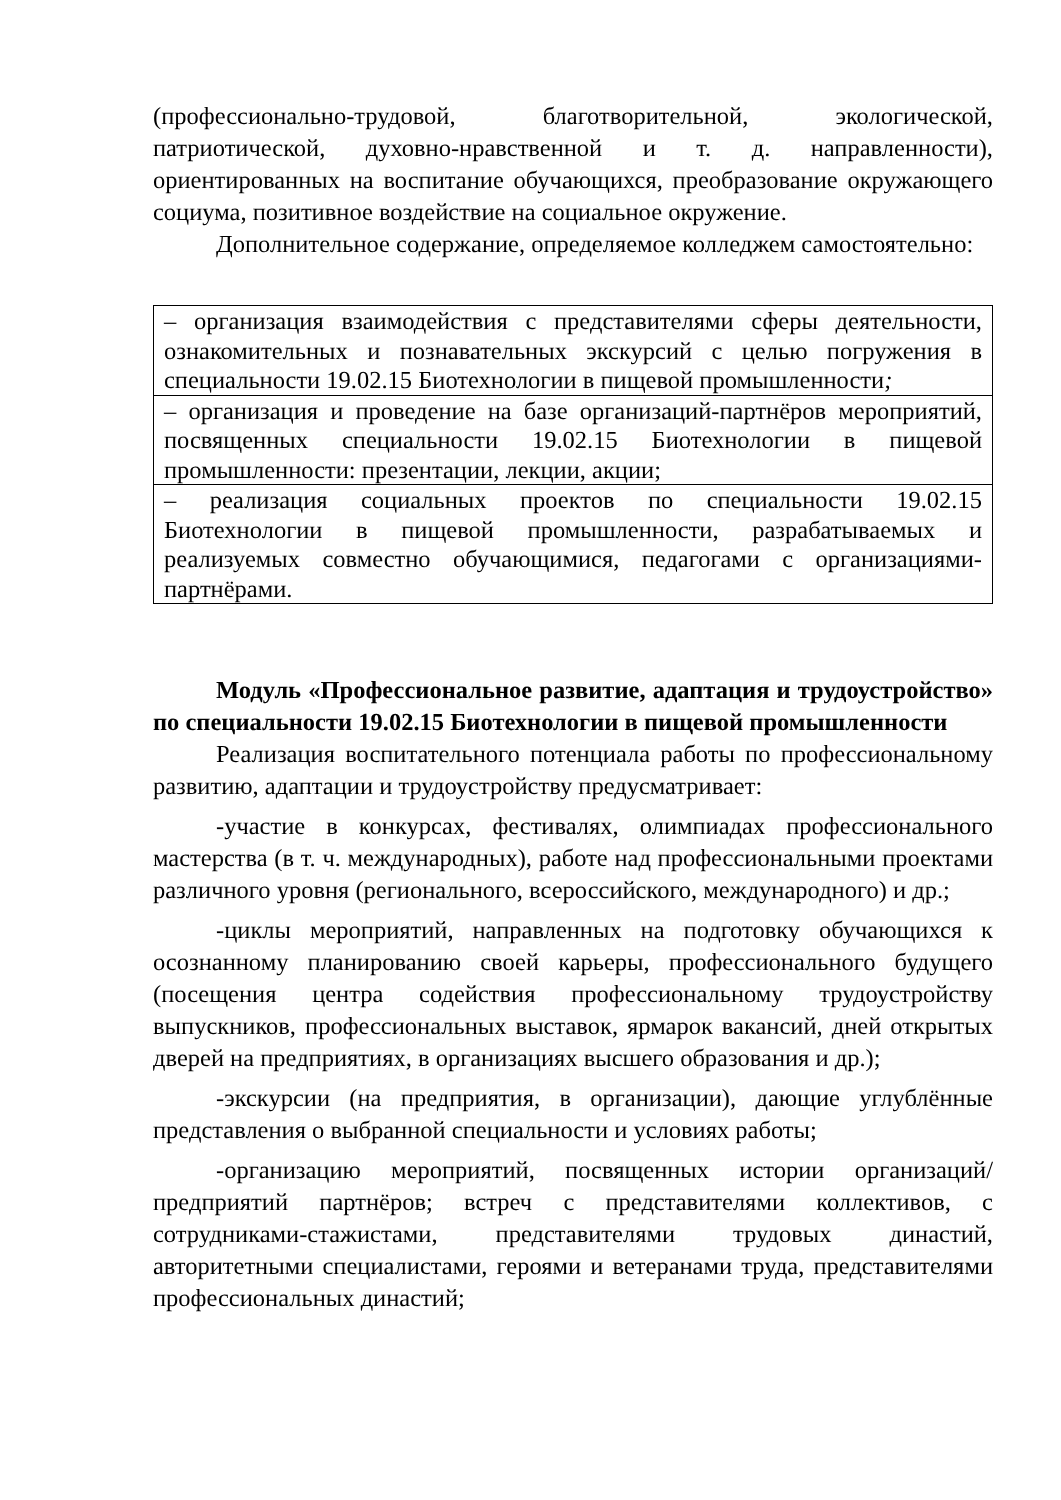(профессионально-трудовой, благотворительной, экологической, патриотической, духовно-нравственной и т. д. направленности), ориентированных на воспитание обучающихся, преобразование окружающего социума, позитивное воздействие на социальное окружение.
Дополнительное содержание, определяемое колледжем самостоятельно:
| – организация взаимодействия с представителями сферы деятельности, ознакомительных и познавательных экскурсий с целью погружения в специальности 19.02.15 Биотехнологии в пищевой промышленности ; |
| – организация и проведение на базе организаций-партнёров мероприятий, посвященных специальности 19.02.15 Биотехнологии в пищевой промышленности: презентации, лекции, акции; |
| – реализация социальных проектов по специальности 19.02.15 Биотехнологии в пищевой промышленности, разрабатываемых и реализуемых совместно обучающимися, педагогами с организациями-партнёрами. |
Модуль «Профессиональное развитие, адаптация и трудоустройство» по специальности 19.02.15 Биотехнологии в пищевой промышленности
Реализация воспитательного потенциала работы по профессиональному развитию, адаптации и трудоустройству предусматривает:
-участие в конкурсах, фестивалях, олимпиадах профессионального мастерства (в т. ч. международных), работе над профессиональными проектами различного уровня (регионального, всероссийского, международного) и др.;
-циклы мероприятий, направленных на подготовку обучающихся к осознанному планированию своей карьеры, профессионального будущего (посещения центра содействия профессиональному трудоустройству выпускников, профессиональных выставок, ярмарок вакансий, дней открытых дверей на предприятиях, в организациях высшего образования и др.);
-экскурсии (на предприятия, в организации), дающие углублённые представления о выбранной специальности и условиях работы;
-организацию мероприятий, посвященных истории организаций/предприятий партнёров; встреч с представителями коллективов, с сотрудниками-стажистами, представителями трудовых династий, авторитетными специалистами, героями и ветеранами труда, представителями профессиональных династий;